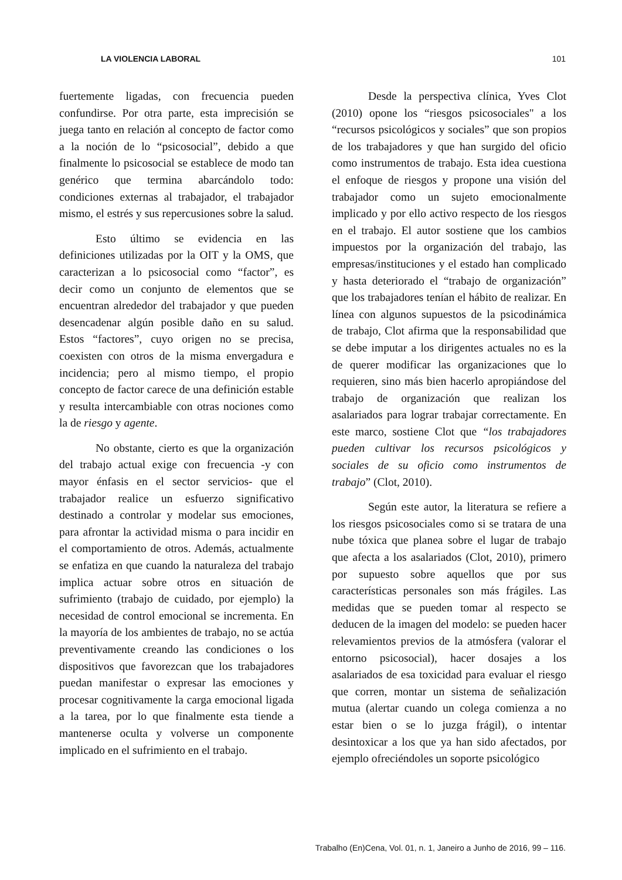LA VIOLENCIA LABORAL 101
fuertemente ligadas, con frecuencia pueden confundirse. Por otra parte, esta imprecisión se juega tanto en relación al concepto de factor como a la noción de lo “psicosocial”, debido a que finalmente lo psicosocial se establece de modo tan genérico que termina abarcándolo todo: condiciones externas al trabajador, el trabajador mismo, el estrés y sus repercusiones sobre la salud.
Esto último se evidencia en las definiciones utilizadas por la OIT y la OMS, que caracterizan a lo psicosocial como “factor”, es decir como un conjunto de elementos que se encuentran alrededor del trabajador y que pueden desencadenar algún posible daño en su salud. Estos “factores”, cuyo origen no se precisa, coexisten con otros de la misma envergadura e incidencia; pero al mismo tiempo, el propio concepto de factor carece de una definición estable y resulta intercambiable con otras nociones como la de riesgo y agente.
No obstante, cierto es que la organización del trabajo actual exige con frecuencia -y con mayor énfasis en el sector servicios- que el trabajador realice un esfuerzo significativo destinado a controlar y modelar sus emociones, para afrontar la actividad misma o para incidir en el comportamiento de otros. Además, actualmente se enfatiza en que cuando la naturaleza del trabajo implica actuar sobre otros en situación de sufrimiento (trabajo de cuidado, por ejemplo) la necesidad de control emocional se incrementa. En la mayoría de los ambientes de trabajo, no se actúa preventivamente creando las condiciones o los dispositivos que favorezcan que los trabajadores puedan manifestar o expresar las emociones y procesar cognitivamente la carga emocional ligada a la tarea, por lo que finalmente esta tiende a mantenerse oculta y volverse un componente implicado en el sufrimiento en el trabajo.
Desde la perspectiva clínica, Yves Clot (2010) opone los “riesgos psicosociales" a los “recursos psicológicos y sociales” que son propios de los trabajadores y que han surgido del oficio como instrumentos de trabajo. Esta idea cuestiona el enfoque de riesgos y propone una visión del trabajador como un sujeto emocionalmente implicado y por ello activo respecto de los riesgos en el trabajo. El autor sostiene que los cambios impuestos por la organización del trabajo, las empresas/instituciones y el estado han complicado y hasta deteriorado el “trabajo de organización” que los trabajadores tenían el hábito de realizar. En línea con algunos supuestos de la psicodinámica de trabajo, Clot afirma que la responsabilidad que se debe imputar a los dirigentes actuales no es la de querer modificar las organizaciones que lo requieren, sino más bien hacerlo apropiándose del trabajo de organización que realizan los asalariados para lograr trabajar correctamente. En este marco, sostiene Clot que “los trabajadores pueden cultivar los recursos psicológicos y sociales de su oficio como instrumentos de trabajo” (Clot, 2010).
Según este autor, la literatura se refiere a los riesgos psicosociales como si se tratara de una nube tóxica que planea sobre el lugar de trabajo que afecta a los asalariados (Clot, 2010), primero por supuesto sobre aquellos que por sus características personales son más frágiles. Las medidas que se pueden tomar al respecto se deducen de la imagen del modelo: se pueden hacer relevamientos previos de la atmósfera (valorar el entorno psicosocial), hacer dosajes a los asalariados de esa toxicidad para evaluar el riesgo que corren, montar un sistema de señalización mutua (alertar cuando un colega comienza a no estar bien o se lo juzga frágil), o intentar desintoxicar a los que ya han sido afectados, por ejemplo ofreciéndoles un soporte psicológico
Trabalho (En)Cena, Vol. 01, n. 1, Janeiro a Junho de 2016, 99 – 116.